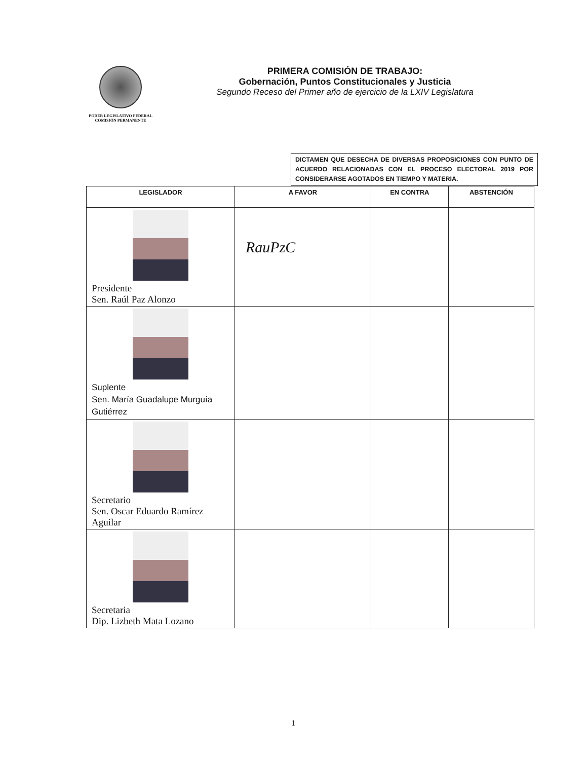PODER LEGISLATIVO FEDERAL
COMISIÓN PERMANENTE
PRIMERA COMISIÓN DE TRABAJO:
Gobernación, Puntos Constitucionales y Justicia
Segundo Receso del Primer año de ejercicio de la LXIV Legislatura
DICTAMEN QUE DESECHA DE DIVERSAS PROPOSICIONES CON PUNTO DE ACUERDO RELACIONADAS CON EL PROCESO ELECTORAL 2019 POR CONSIDERARSE AGOTADOS EN TIEMPO Y MATERIA.
| LEGISLADOR | A FAVOR | EN CONTRA | ABSTENCIÓN |
| --- | --- | --- | --- |
| Presidente Sen. Raúl Paz Alonzo | RauPzC | | |
| Suplente Sen. María Guadalupe Murguía Gutiérrez | | | |
| Secretario Sen. Oscar Eduardo Ramírez Aguilar | | | |
| Secretaria Dip. Lizbeth Mata Lozano | | | |
1